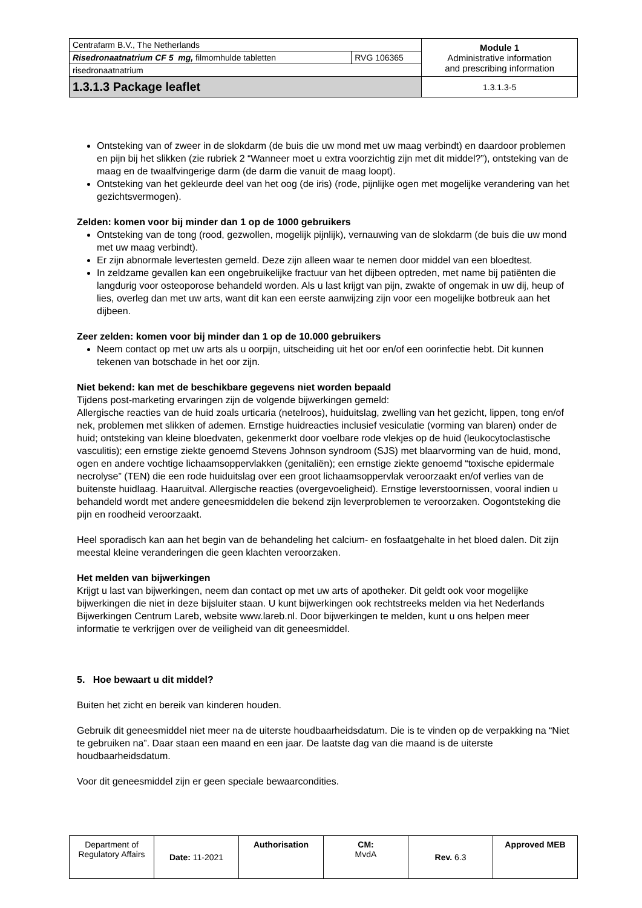| Centrafarm B.V., The Netherlands | | Module 1 Administrative information and prescribing information |
| Risedronaatnatrium CF 5 mg, filmomhulde tabletten | RVG 106365 | |
| risedronaatnatrium | | |
| 1.3.1.3 Package leaflet | | 1.3.1.3-5 |
Ontsteking van of zweer in de slokdarm (de buis die uw mond met uw maag verbindt) en daardoor problemen en pijn bij het slikken (zie rubriek 2 “Wanneer moet u extra voorzichtig zijn met dit middel?”), ontsteking van de maag en de twaalfvingerige darm (de darm die vanuit de maag loopt).
Ontsteking van het gekleurde deel van het oog (de iris) (rode, pijnlijke ogen met mogelijke verandering van het gezichtsvermogen).
Zelden: komen voor bij minder dan 1 op de 1000 gebruikers
Ontsteking van de tong (rood, gezwollen, mogelijk pijnlijk), vernauwing van de slokdarm (de buis die uw mond met uw maag verbindt).
Er zijn abnormale levertesten gemeld. Deze zijn alleen waar te nemen door middel van een bloedtest.
In zeldzame gevallen kan een ongebruikelijke fractuur van het dijbeen optreden, met name bij patiënten die langdurig voor osteoporose behandeld worden. Als u last krijgt van pijn, zwakte of ongemak in uw dij, heup of lies, overleg dan met uw arts, want dit kan een eerste aanwijzing zijn voor een mogelijke botbreuk aan het dijbeen.
Zeer zelden: komen voor bij minder dan 1 op de 10.000 gebruikers
Neem contact op met uw arts als u oorpijn, uitscheiding uit het oor en/of een oorinfectie hebt. Dit kunnen tekenen van botschade in het oor zijn.
Niet bekend: kan met de beschikbare gegevens niet worden bepaald
Tijdens post-marketing ervaringen zijn de volgende bijwerkingen gemeld:
Allergische reacties van de huid zoals urticaria (netelroos), huiduitslag, zwelling van het gezicht, lippen, tong en/of nek, problemen met slikken of ademen. Ernstige huidreacties inclusief vesiculatie (vorming van blaren) onder de huid; ontsteking van kleine bloedvaten, gekenmerkt door voelbare rode vlekjes op de huid (leukocytoclastische vasculitis); een ernstige ziekte genoemd Stevens Johnson syndroom (SJS) met blaarvorming van de huid, mond, ogen en andere vochtige lichaamsoppervlakken (genitaliën); een ernstige ziekte genoemd “toxische epidermale necrolyse” (TEN) die een rode huiduitslag over een groot lichaamsoppervlak veroorzaakt en/of verlies van de buitenste huidlaag. Haaruitval. Allergische reacties (overgevoeligheid). Ernstige leverstoornissen, vooral indien u behandeld wordt met andere geneesmiddelen die bekend zijn leverproblemen te veroorzaken. Oogontsteking die pijn en roodheid veroorzaakt.
Heel sporadisch kan aan het begin van de behandeling het calcium- en fosfaatgehalte in het bloed dalen. Dit zijn meestal kleine veranderingen die geen klachten veroorzaken.
Het melden van bijwerkingen
Krijgt u last van bijwerkingen, neem dan contact op met uw arts of apotheker. Dit geldt ook voor mogelijke bijwerkingen die niet in deze bijsluiter staan. U kunt bijwerkingen ook rechtstreeks melden via het Nederlands Bijwerkingen Centrum Lareb, website www.lareb.nl. Door bijwerkingen te melden, kunt u ons helpen meer informatie te verkrijgen over de veiligheid van dit geneesmiddel.
5. Hoe bewaart u dit middel?
Buiten het zicht en bereik van kinderen houden.
Gebruik dit geneesmiddel niet meer na de uiterste houdbaarheidsdatum. Die is te vinden op de verpakking na “Niet te gebruiken na”. Daar staan een maand en een jaar. De laatste dag van die maand is de uiterste houdbaarheidsdatum.
Voor dit geneesmiddel zijn er geen speciale bewaarcondities.
| Department of Regulatory Affairs | Date: 11-2021 | Authorisation | CM: MvdA | Rev. 6.3 | Approved MEB |